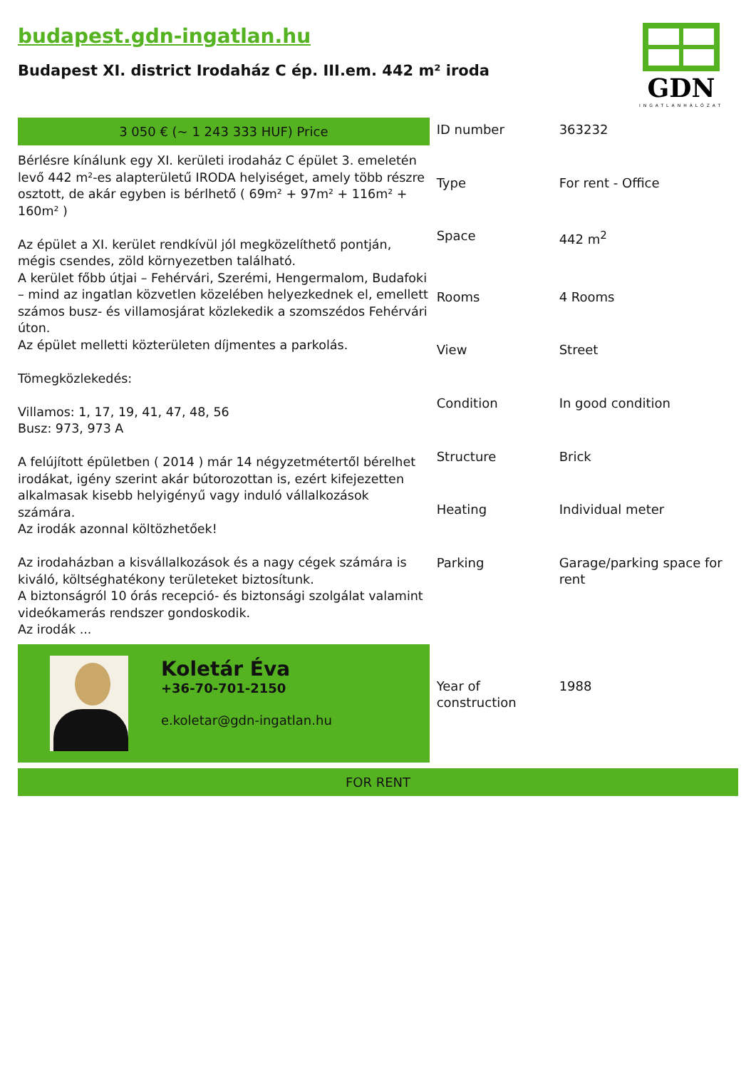budapest.gdn-ingatlan.hu
Budapest XI. district Irodaház C ép. III.em. 442 m² iroda
GDN
INGATLANHÁLÓZAT
3 050 € (~ 1 243 333 HUF) Price
Bérlésre kínálunk egy XI. kerületi irodaház C épület 3. emeletén levő 442 m²-es alapterületű IRODA helyiséget, amely több részre osztott, de akár egyben is bérlhető ( 69m² + 97m² + 116m² + 160m² )
Az épület a XI. kerület rendkívül jól megközelíthető pontján, mégis csendes, zöld környezetben található.
A kerület főbb útjai – Fehérvári, Szerémi, Hengermalom, Budafoki – mind az ingatlan közvetlen közelében helyezkednek el, emellett számos busz- és villamosjárat közlekedik a szomszédos Fehérvári úton.
Az épület melletti közterületen díjmentes a parkolás.
Tömegközlekedés:
Villamos: 1, 17, 19, 41, 47, 48, 56
Busz: 973, 973 A
A felújított épületben ( 2014 ) már 14 négyzetmétertől bérelhet irodákat, igény szerint akár bútorozottan is, ezért kifejezetten alkalmasak kisebb helyigényű vagy induló vállalkozások számára.
Az irodák azonnal költözhetőek!
Az irodaházban a kisvállalkozások és a nagy cégek számára is kiváló, költséghatékony területeket biztosítunk.
A biztonságról 10 órás recepció- és biztonsági szolgálat valamint videókamerás rendszer gondoskodik.
Az irodák ...
Koletár Éva
+36-70-701-2150
e.koletar@gdn-ingatlan.hu
| ID number | 363232 |
| Type | For rent - Office |
| Space | 442 m<sup>2</sup> |
| Rooms | 4 Rooms |
| View | Street |
| Condition | In good condition |
| Structure | Brick |
| Heating | Individual meter |
| Parking | Garage/parking space for rent |
| Year of construction | 1988 |
FOR RENT